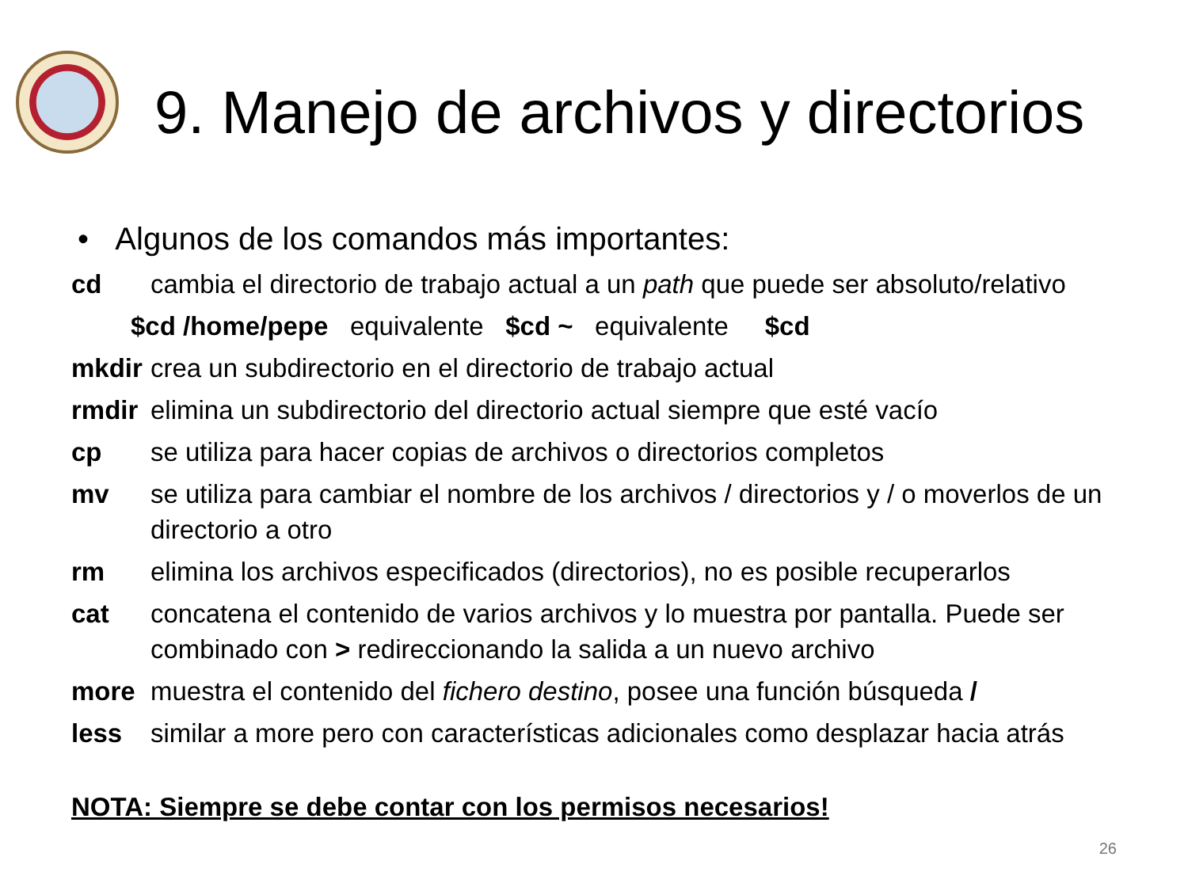9. Manejo de archivos y directorios
• Algunos de los comandos más importantes:
cd cambia el directorio de trabajo actual a un path que puede ser absoluto/relativo
$cd /home/pepe equivalente $cd ~ equivalente $cd
mkdir crea un subdirectorio en el directorio de trabajo actual
rmdir elimina un subdirectorio del directorio actual siempre que esté vacío
cp se utiliza para hacer copias de archivos o directorios completos
mv se utiliza para cambiar el nombre de los archivos / directorios y / o moverlos de un directorio a otro
rm elimina los archivos especificados (directorios), no es posible recuperarlos
cat concatena el contenido de varios archivos y lo muestra por pantalla. Puede ser combinado con > redireccionando la salida a un nuevo archivo
more muestra el contenido del fichero destino, posee una función búsqueda /
less similar a more pero con características adicionales como desplazar hacia atrás
NOTA: Siempre se debe contar con los permisos necesarios!
26